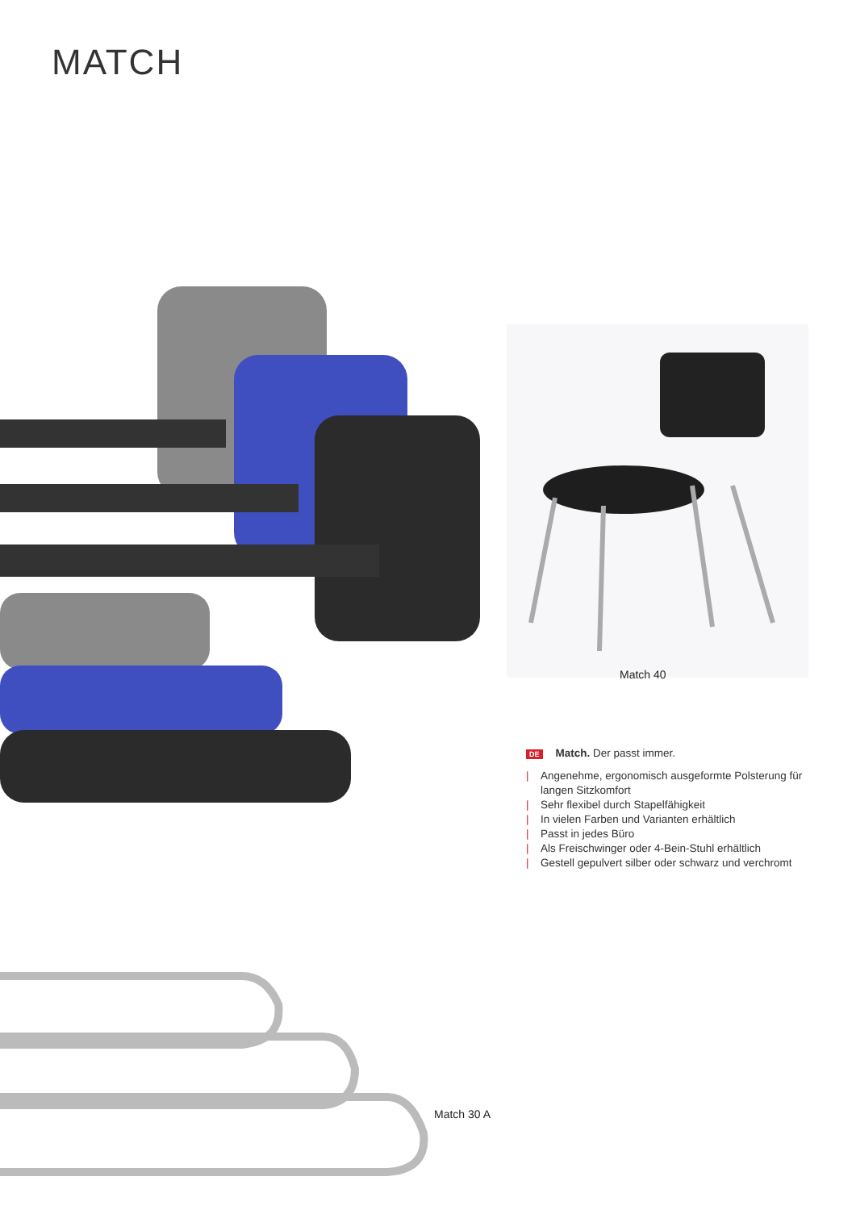MATCH
Match 40
DE Match. Der passt immer.
| Angenehme, ergonomisch ausgeformte Polsterung für langen Sitzkomfort
| Sehr flexibel durch Stapelfähigkeit
| In vielen Farben und Varianten erhältlich
| Passt in jedes Büro
| Als Freischwinger oder 4-Bein-Stuhl erhältlich
| Gestell gepulvert silber oder schwarz und verchromt
Match 30 A